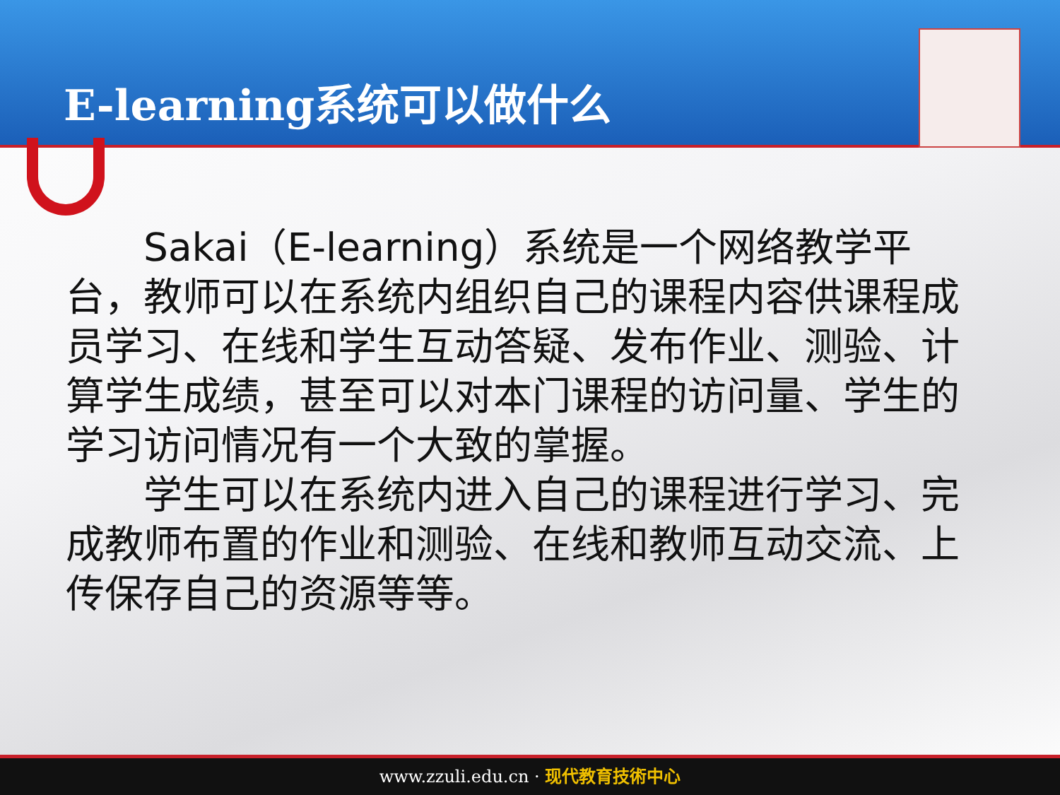E-learning系统可以做什么
  Sakai（E-learning）系统是一个网络教学平台，教师可以在系统内组织自己的课程内容供课程成员学习、在线和学生互动答疑、发布作业、测验、计算学生成绩，甚至可以对本门课程的访问量、学生的学习访问情况有一个大致的掌握。
  学生可以在系统内进入自己的课程进行学习、完成教师布置的作业和测验、在线和教师互动交流、上传保存自己的资源等等。
www.zzuli.edu.cn · 现代教育技術中心